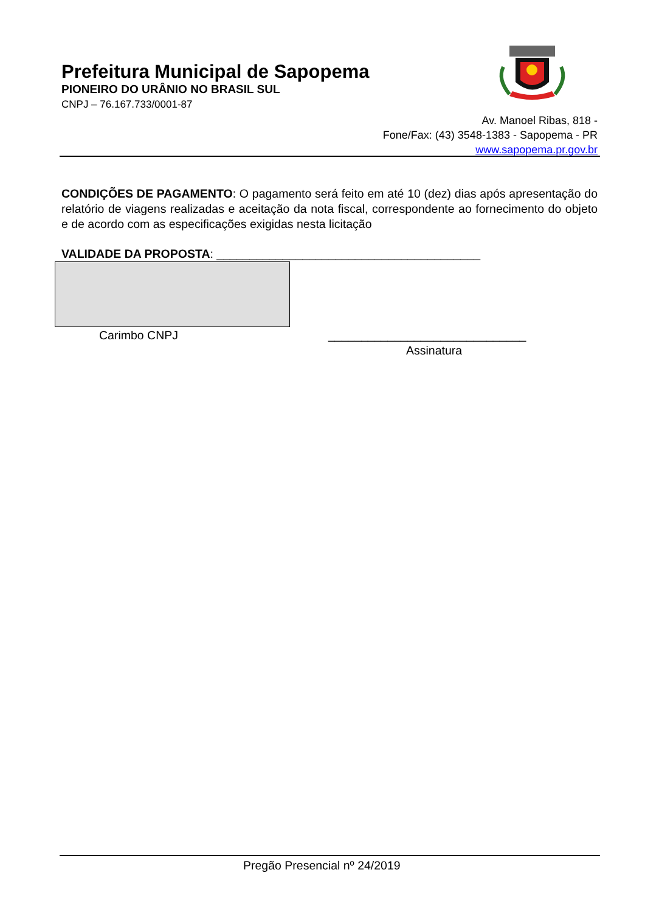Prefeitura Municipal de Sapopema
PIONEIRO DO URÂNIO NO BRASIL SUL
CNPJ – 76.167.733/0001-87
Av. Manoel Ribas, 818 -
Fone/Fax: (43) 3548-1383 - Sapopema - PR
www.sapopema.pr.gov.br
CONDIÇÕES DE PAGAMENTO: O pagamento será feito em até 10 (dez) dias após apresentação do relatório de viagens realizadas e aceitação da nota fiscal, correspondente ao fornecimento do objeto e de acordo com as especificações exigidas nesta licitação
VALIDADE DA PROPOSTA: ________________________________________
Carimbo CNPJ ______________________________
Assinatura
Pregão Presencial nº 24/2019